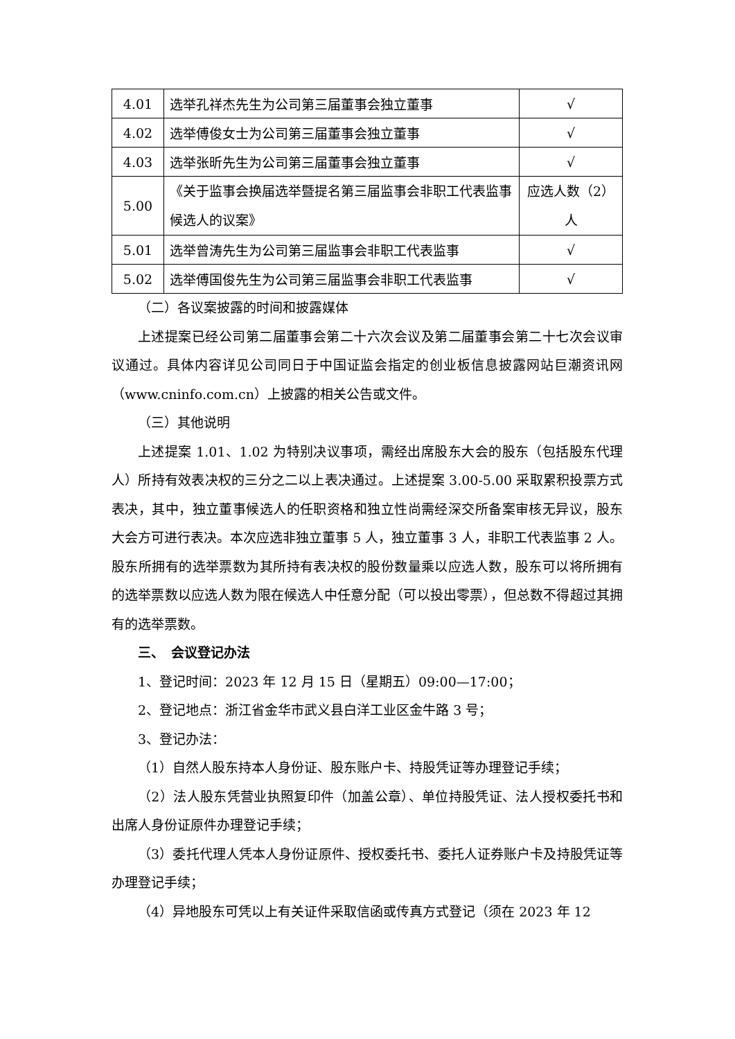| 4.01 | 选举孔祥杰先生为公司第三届董事会独立董事 | √ |
| 4.02 | 选举傅俊女士为公司第三届董事会独立董事 | √ |
| 4.03 | 选举张昕先生为公司第三届董事会独立董事 | √ |
| 5.00 | 《关于监事会换届选举暨提名第三届监事会非职工代表监事候选人的议案》 | 应选人数（2）人 |
| 5.01 | 选举曾涛先生为公司第三届监事会非职工代表监事 | √ |
| 5.02 | 选举傅国俊先生为公司第三届监事会非职工代表监事 | √ |
（二）各议案披露的时间和披露媒体
上述提案已经公司第二届董事会第二十六次会议及第二届董事会第二十七次会议审议通过。具体内容详见公司同日于中国证监会指定的创业板信息披露网站巨潮资讯网（www.cninfo.com.cn）上披露的相关公告或文件。
（三）其他说明
上述提案 1.01、1.02 为特别决议事项，需经出席股东大会的股东（包括股东代理人）所持有效表决权的三分之二以上表决通过。上述提案 3.00-5.00 采取累积投票方式表决，其中，独立董事候选人的任职资格和独立性尚需经深交所备案审核无异议，股东大会方可进行表决。本次应选非独立董事 5 人，独立董事 3 人，非职工代表监事 2 人。股东所拥有的选举票数为其所持有表决权的股份数量乘以应选人数，股东可以将所拥有的选举票数以应选人数为限在候选人中任意分配（可以投出零票），但总数不得超过其拥有的选举票数。
三、　会议登记办法
1、登记时间：2023 年 12 月 15 日（星期五）09:00—17:00；
2、登记地点：浙江省金华市武义县白洋工业区金牛路 3 号；
3、登记办法：
（1）自然人股东持本人身份证、股东账户卡、持股凭证等办理登记手续；
（2）法人股东凭营业执照复印件（加盖公章）、单位持股凭证、法人授权委托书和出席人身份证原件办理登记手续；
（3）委托代理人凭本人身份证原件、授权委托书、委托人证券账户卡及持股凭证等办理登记手续；
（4）异地股东可凭以上有关证件采取信函或传真方式登记（须在 2023 年 12